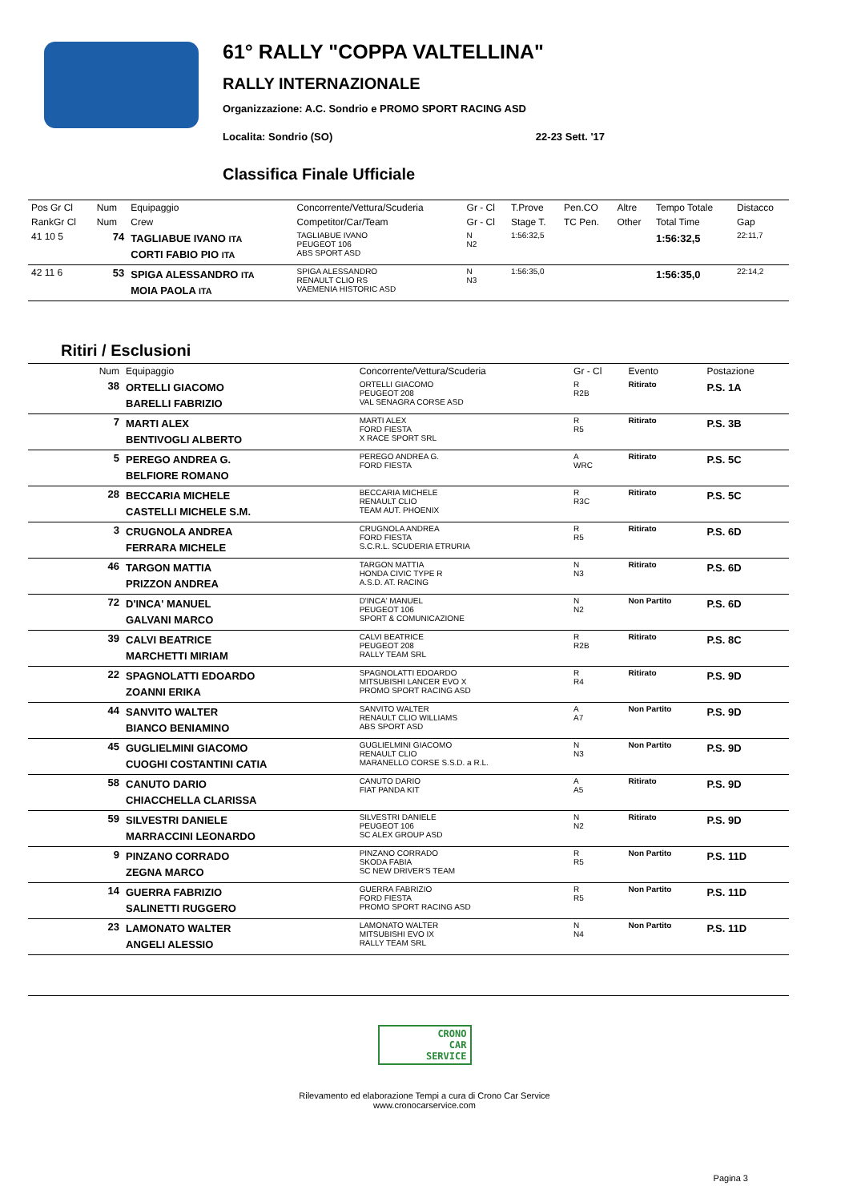61° RALLY "COPPA VALTELLINA"
RALLY INTERNAZIONALE
Organizzazione: A.C. Sondrio e PROMO SPORT RACING ASD
Localita: Sondrio (SO) 22-23 Sett. '17
Classifica Finale Ufficiale
| Pos Gr Cl | Num | Equipaggio | Concorrente/Vettura/Scuderia | Gr - Cl | T.Prove | Pen.CO | Altre | Tempo Totale | Distacco |
| --- | --- | --- | --- | --- | --- | --- | --- | --- | --- |
| RankGr Cl | Num | Crew | Competitor/Car/Team | Gr - Cl | Stage T. | TC Pen. | Other | Total Time | Gap |
| 41 10 5 | 74 | TAGLIABUE IVANO ITA CORTI FABIO PIO ITA | TAGLIABUE IVANO PEUGEOT 106 ABS SPORT ASD | N N2 | 1:56:32,5 | | | 1:56:32,5 | 22:11,7 |
| 42 11 6 | 53 | SPIGA ALESSANDRO ITA MOIA PAOLA ITA | SPIGA ALESSANDRO RENAULT CLIO RS VAEMENIA HISTORIC ASD | N N3 | 1:56:35,0 | | | 1:56:35,0 | 22:14,2 |
Ritiri / Esclusioni
| Num | Equipaggio | Concorrente/Vettura/Scuderia | Gr - Cl | Evento | Postazione |
| --- | --- | --- | --- | --- | --- |
| 38 | ORTELLI GIACOMO BARELLI FABRIZIO | ORTELLI GIACOMO PEUGEOT 208 VAL SENAGRA CORSE ASD | R R2B | Ritirato | P.S. 1A |
| 7 | MARTI ALEX BENTIVOGLI ALBERTO | MARTI ALEX FORD FIESTA X RACE SPORT SRL | R R5 | Ritirato | P.S. 3B |
| 5 | PEREGO ANDREA G. BELFIORE ROMANO | PEREGO ANDREA G. FORD FIESTA | A WRC | Ritirato | P.S. 5C |
| 28 | BECCARIA MICHELE CASTELLI MICHELE S.M. | BECCARIA MICHELE RENAULT CLIO TEAM AUT. PHOENIX | R R3C | Ritirato | P.S. 5C |
| 3 | CRUGNOLA ANDREA FERRARA MICHELE | CRUGNOLA ANDREA FORD FIESTA S.C.R.L. SCUDERIA ETRURIA | R R5 | Ritirato | P.S. 6D |
| 46 | TARGON MATTIA PRIZZON ANDREA | TARGON MATTIA HONDA CIVIC TYPE R A.S.D. AT. RACING | N N3 | Ritirato | P.S. 6D |
| 72 | D'INCA' MANUEL GALVANI MARCO | D'INCA' MANUEL PEUGEOT 106 SPORT & COMUNICAZIONE | N N2 | Non Partito | P.S. 6D |
| 39 | CALVI BEATRICE MARCHETTI MIRIAM | CALVI BEATRICE PEUGEOT 208 RALLY TEAM SRL | R R2B | Ritirato | P.S. 8C |
| 22 | SPAGNOLATTI EDOARDO ZOANNI ERIKA | SPAGNOLATTI EDOARDO MITSUBISHI LANCER EVO X PROMO SPORT RACING ASD | R R4 | Ritirato | P.S. 9D |
| 44 | SANVITO WALTER BIANCO BENIAMINO | SANVITO WALTER RENAULT CLIO WILLIAMS ABS SPORT ASD | A A7 | Non Partito | P.S. 9D |
| 45 | GUGLIELMINI GIACOMO CUOGHI COSTANTINI CATIA | GUGLIELMINI GIACOMO RENAULT CLIO MARANELLO CORSE S.S.D. a R.L. | N N3 | Non Partito | P.S. 9D |
| 58 | CANUTO DARIO CHIACCHELLA CLARISSA | CANUTO DARIO FIAT PANDA KIT | A A5 | Ritirato | P.S. 9D |
| 59 | SILVESTRI DANIELE MARRACCINI LEONARDO | SILVESTRI DANIELE PEUGEOT 106 SC ALEX GROUP ASD | N N2 | Ritirato | P.S. 9D |
| 9 | PINZANO CORRADO ZEGNA MARCO | PINZANO CORRADO SKODA FABIA SC NEW DRIVER'S TEAM | R R5 | Non Partito | P.S. 11D |
| 14 | GUERRA FABRIZIO SALINETTI RUGGERO | GUERRA FABRIZIO FORD FIESTA PROMO SPORT RACING ASD | R R5 | Non Partito | P.S. 11D |
| 23 | LAMONATO WALTER ANGELI ALESSIO | LAMONATO WALTER MITSUBISHI EVO IX RALLY TEAM SRL | N N4 | Non Partito | P.S. 11D |
CRONO
CAR
SERVICE
Rilevamento ed elaborazione Tempi a cura di Crono Car Service
www.cronocarservice.com
Pagina 3